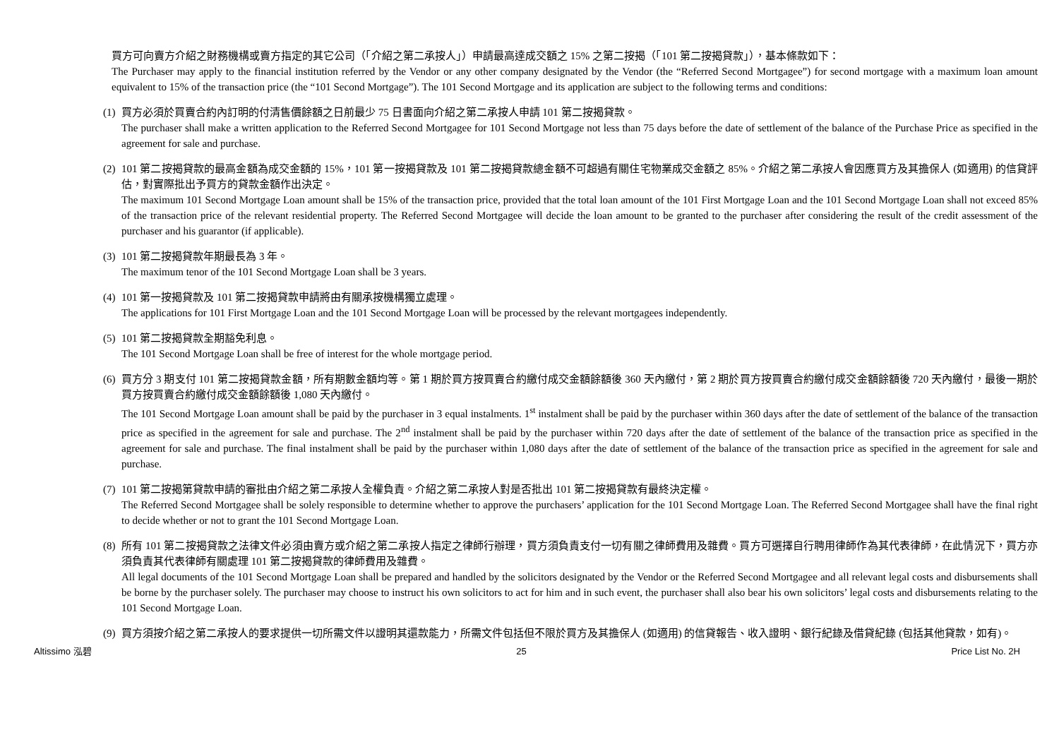買方可向賣方介紹之財務機構或賣方指定的其它公司（「介紹之第二承按人」）申請最高達成交額之 15% 之第二按揭（「101 第二按揭貸款」），基本條款如下：
The Purchaser may apply to the financial institution referred by the Vendor or any other company designated by the Vendor (the “Referred Second Mortgagee”) for second mortgage with a maximum loan amount equivalent to 15% of the transaction price (the “101 Second Mortgage”). The 101 Second Mortgage and its application are subject to the following terms and conditions:
(1)
買方必須於買賣合約內訂明的付清售價餘額之日前最少 75 日書面向介紹之第二承按人申請 101 第二按揭貸款。
The purchaser shall make a written application to the Referred Second Mortgagee for 101 Second Mortgage not less than 75 days before the date of settlement of the balance of the Purchase Price as specified in the agreement for sale and purchase.
(2)
101 第二按揭貸款的最高金額為成交金額的 15%，101 第一按揭貸款及 101 第二按揭貸款總金額不可超過有關住宅物業成交金額之 85%。介紹之第二承按人會因應買方及其擔保人 (如適用) 的信貸評估，對實際批出予買方的貸款金額作出決定。
The maximum 101 Second Mortgage Loan amount shall be 15% of the transaction price, provided that the total loan amount of the 101 First Mortgage Loan and the 101 Second Mortgage Loan shall not exceed 85% of the transaction price of the relevant residential property. The Referred Second Mortgagee will decide the loan amount to be granted to the purchaser after considering the result of the credit assessment of the purchaser and his guarantor (if applicable).
(3)
101 第二按揭貸款年期最長為 3 年。
The maximum tenor of the 101 Second Mortgage Loan shall be 3 years.
(4)
101 第一按揭貸款及 101 第二按揭貸款申請將由有關承按機構獨立處理。
The applications for 101 First Mortgage Loan and the 101 Second Mortgage Loan will be processed by the relevant mortgagees independently.
(5)
101 第二按揭貸款全期豁免利息。
The 101 Second Mortgage Loan shall be free of interest for the whole mortgage period.
(6)
買方分 3 期支付 101 第二按揭貸款金額，所有期數金額均等。第 1 期於買方按買賣合約繳付成交金額餘額後 360 天內繳付，第 2 期於買方按買賣合約繳付成交金額餘額後 720 天內繳付，最後一期於買方按買賣合約繳付成交金額餘額後 1,080 天內繳付。
The 101 Second Mortgage Loan amount shall be paid by the purchaser in 3 equal instalments. 1<sup>st</sup> instalment shall be paid by the purchaser within 360 days after the date of settlement of the balance of the transaction price as specified in the agreement for sale and purchase. The 2<sup>nd</sup> instalment shall be paid by the purchaser within 720 days after the date of settlement of the balance of the transaction price as specified in the agreement for sale and purchase. The final instalment shall be paid by the purchaser within 1,080 days after the date of settlement of the balance of the transaction price as specified in the agreement for sale and purchase.
(7)
101 第二按揭第貸款申請的審批由介紹之第二承按人全權負責。介紹之第二承按人對是否批出 101 第二按揭貸款有最終決定權。
The Referred Second Mortgagee shall be solely responsible to determine whether to approve the purchasers’ application for the 101 Second Mortgage Loan. The Referred Second Mortgagee shall have the final right to decide whether or not to grant the 101 Second Mortgage Loan.
(8)
所有 101 第二按揭貸款之法律文件必須由賣方或介紹之第二承按人指定之律師行辦理，買方須負責支付一切有關之律師費用及雜費。買方可選擇自行聘用律師作為其代表律師，在此情況下，買方亦須負責其代表律師有關處理 101 第二按揭貸款的律師費用及雜費。
All legal documents of the 101 Second Mortgage Loan shall be prepared and handled by the solicitors designated by the Vendor or the Referred Second Mortgagee and all relevant legal costs and disbursements shall be borne by the purchaser solely. The purchaser may choose to instruct his own solicitors to act for him and in such event, the purchaser shall also bear his own solicitors’ legal costs and disbursements relating to the 101 Second Mortgage Loan.
(9)
買方須按介紹之第二承按人的要求提供一切所需文件以證明其還款能力，所需文件包括但不限於買方及其擔保人 (如適用) 的信貸報告、收入證明、銀行紀錄及借貸紀錄 (包括其他貸款，如有)。
Altissimo 泓碧 25 Price List No. 2H